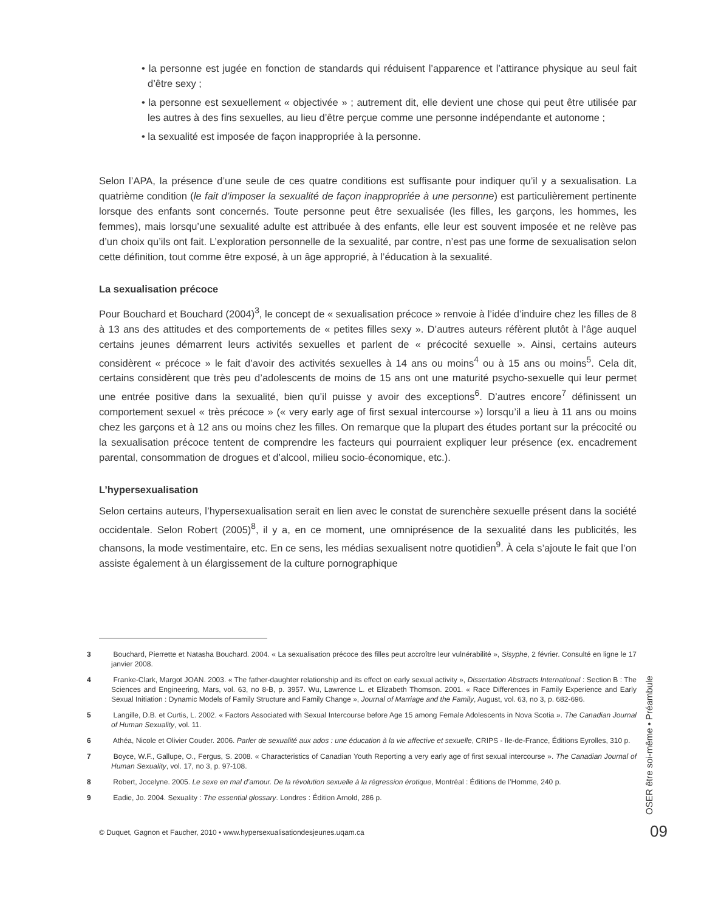• la personne est jugée en fonction de standards qui réduisent l’apparence et l’attirance physique au seul fait d’être sexy ;
• la personne est sexuellement « objectivée » ; autrement dit, elle devient une chose qui peut être utilisée par les autres à des fins sexuelles, au lieu d’être perçue comme une personne indépendante et autonome ;
• la sexualité est imposée de façon inappropriée à la personne.
Selon l’APA, la présence d’une seule de ces quatre conditions est suffisante pour indiquer qu’il y a sexualisation. La quatrième condition (le fait d’imposer la sexualité de façon inappropriée à une personne) est particulièrement pertinente lorsque des enfants sont concernés. Toute personne peut être sexualisée (les filles, les garçons, les hommes, les femmes), mais lorsqu’une sexualité adulte est attribuée à des enfants, elle leur est souvent imposée et ne relève pas d’un choix qu’ils ont fait. L’exploration personnelle de la sexualité, par contre, n’est pas une forme de sexualisation selon cette définition, tout comme être exposé, à un âge approprié, à l’éducation à la sexualité.
La sexualisation précoce
Pour Bouchard et Bouchard (2004)<sup>3</sup>, le concept de « sexualisation précoce » renvoie à l’idée d’induire chez les filles de 8 à 13 ans des attitudes et des comportements de « petites filles sexy ». D’autres auteurs réfèrent plutôt à l’âge auquel certains jeunes démarrent leurs activités sexuelles et parlent de « précocité sexuelle ». Ainsi, certains auteurs considèrent « précoce » le fait d’avoir des activités sexuelles à 14 ans ou moins<sup>4</sup> ou à 15 ans ou moins<sup>5</sup>. Cela dit, certains considèrent que très peu d’adolescents de moins de 15 ans ont une maturité psycho-sexuelle qui leur permet une entrée positive dans la sexualité, bien qu’il puisse y avoir des exceptions<sup>6</sup>. D’autres encore<sup>7</sup> définissent un comportement sexuel « très précoce » (« very early age of first sexual intercourse ») lorsqu’il a lieu à 11 ans ou moins chez les garçons et à 12 ans ou moins chez les filles. On remarque que la plupart des études portant sur la précocité ou la sexualisation précoce tentent de comprendre les facteurs qui pourraient expliquer leur présence (ex. encadrement parental, consommation de drogues et d’alcool, milieu socio-économique, etc.).
L’hypersexualisation
Selon certains auteurs, l’hypersexualisation serait en lien avec le constat de surenchère sexuelle présent dans la société occidentale. Selon Robert (2005)<sup>8</sup>, il y a, en ce moment, une omniprésence de la sexualité dans les publicités, les chansons, la mode vestimentaire, etc. En ce sens, les médias sexualisent notre quotidien<sup>9</sup>. À cela s’ajoute le fait que l’on assiste également à un élargissement de la culture pornographique
3 Bouchard, Pierrette et Natasha Bouchard. 2004. « La sexualisation précoce des filles peut accroître leur vulnérabilité », Sisyphe, 2 février. Consulté en ligne le 17 janvier 2008.
4 Franke-Clark, Margot JOAN. 2003. « The father-daughter relationship and its effect on early sexual activity », Dissertation Abstracts International : Section B : The Sciences and Engineering, Mars, vol. 63, no 8-B, p. 3957. Wu, Lawrence L. et Elizabeth Thomson. 2001. « Race Differences in Family Experience and Early Sexual Initiation : Dynamic Models of Family Structure and Family Change », Journal of Marriage and the Family, August, vol. 63, no 3, p. 682-696.
5 Langille, D.B. et Curtis, L. 2002. « Factors Associated with Sexual Intercourse before Age 15 among Female Adolescents in Nova Scotia ». The Canadian Journal of Human Sexuality, vol. 11.
6 Athéa, Nicole et Olivier Couder. 2006. Parler de sexualité aux ados : une éducation à la vie affective et sexuelle, CRIPS - Ile-de-France, Éditions Eyrolles, 310 p.
7 Boyce, W.F., Gallupe, O., Fergus, S. 2008. « Characteristics of Canadian Youth Reporting a very early age of first sexual intercourse ». The Canadian Journal of Human Sexuality, vol. 17, no 3, p. 97-108.
8 Robert, Jocelyne. 2005. Le sexe en mal d’amour. De la révolution sexuelle à la régression érotique, Montréal : Éditions de l’Homme, 240 p.
9 Eadie, Jo. 2004. Sexuality : The essential glossary. Londres : Édition Arnold, 286 p.
© Duquet, Gagnon et Faucher, 2010 • www.hypersexualisationdesjeunes.uqam.ca
OSER être soi-même • Préambule
09